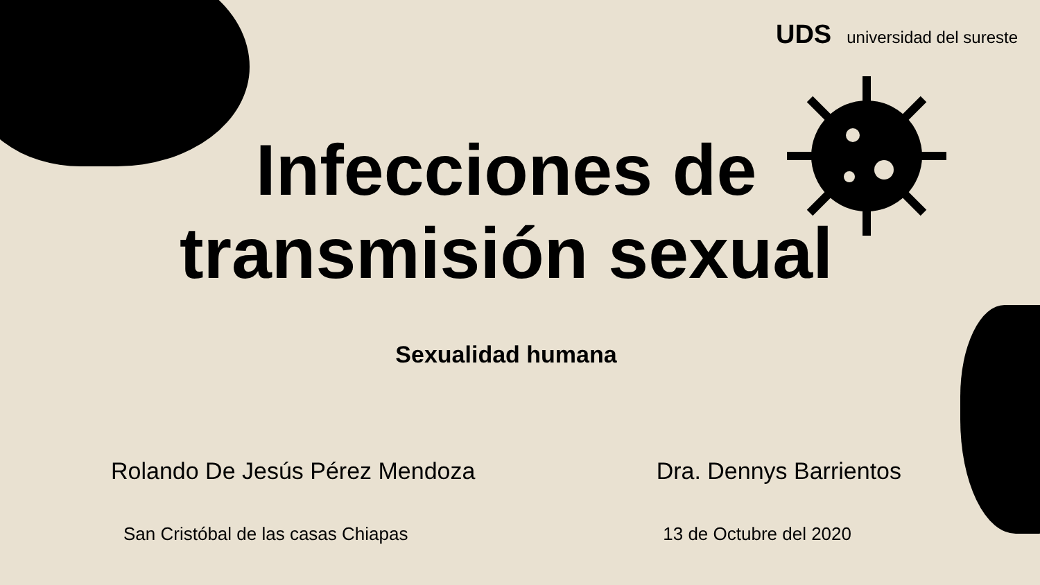UDS universidad del sureste
Infecciones de
transmisión sexual
Sexualidad humana
Rolando De Jesús Pérez Mendoza Dra. Dennys Barrientos
San Cristóbal de las casas Chiapas 13 de Octubre del 2020